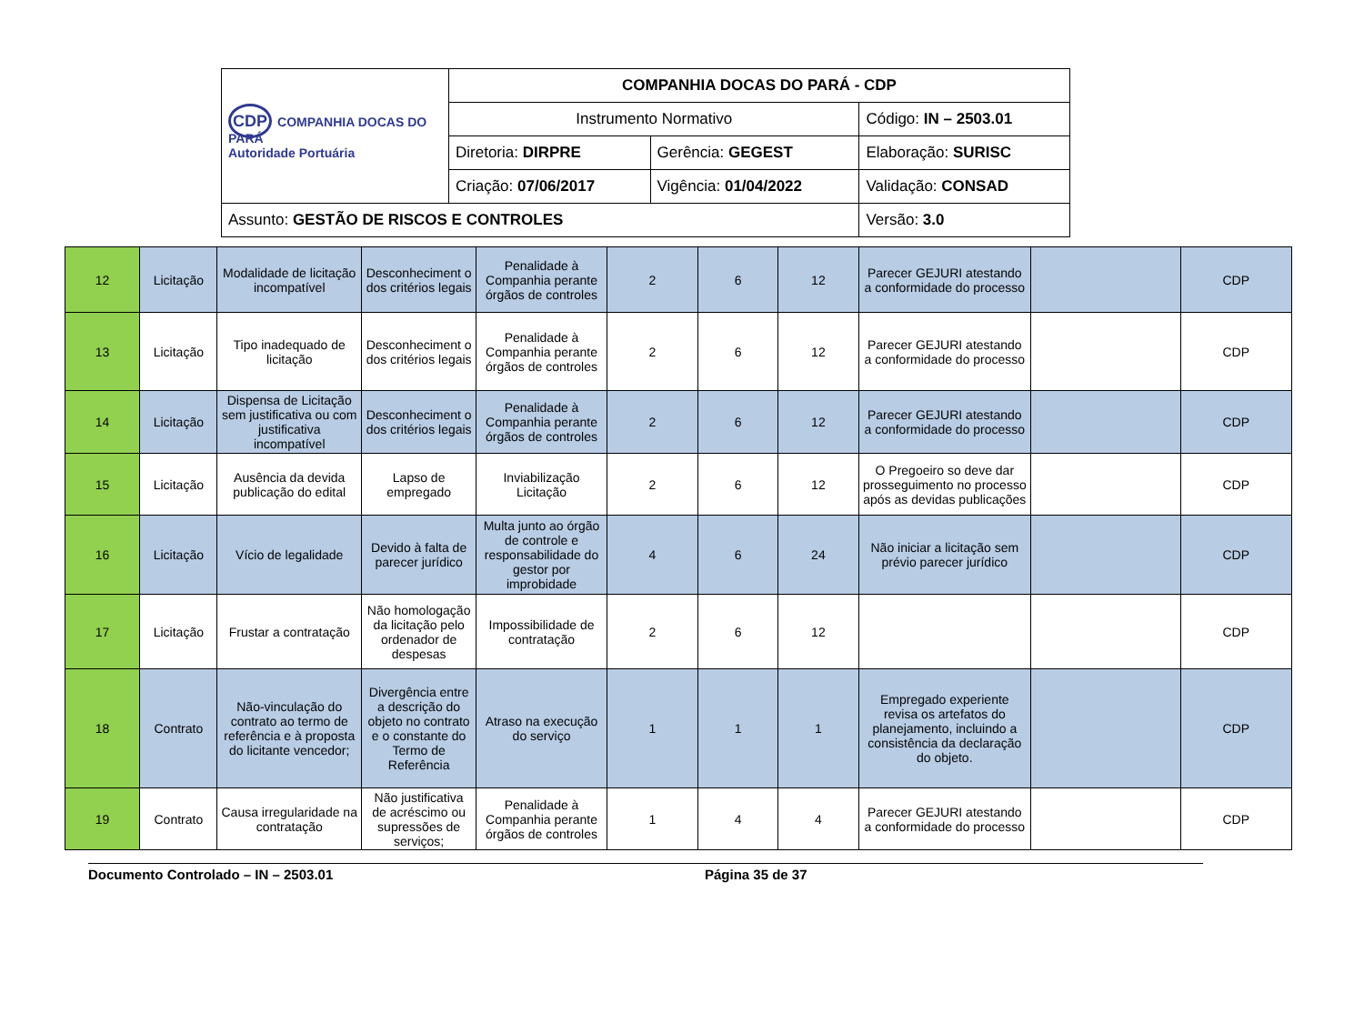| CDP COMPANHIA DOCAS DO PARÁ Autoridade Portuária | COMPANHIA DOCAS DO PARÁ - CDP | | |
| | Instrumento Normativo | | Código: IN – 2503.01 |
| | Diretoria: DIRPRE | Gerência: GEGEST | Elaboração: SURISC |
| | Criação: 07/06/2017 | Vigência: 01/04/2022 | Validação: CONSAD |
| Assunto: GESTÃO DE RISCOS E CONTROLES | | | Versão: 3.0 |
| 12 | Licitação | Modalidade de licitação incompatível | Desconheciment o dos critérios legais | Penalidade à Companhia perante órgãos de controles | 2 | 6 | 12 | Parecer GEJURI atestando a conformidade do processo | | CDP |
| 13 | Licitação | Tipo inadequado de licitação | Desconheciment o dos critérios legais | Penalidade à Companhia perante órgãos de controles | 2 | 6 | 12 | Parecer GEJURI atestando a conformidade do processo | | CDP |
| 14 | Licitação | Dispensa de Licitação sem justificativa ou com justificativa incompatível | Desconheciment o dos critérios legais | Penalidade à Companhia perante órgãos de controles | 2 | 6 | 12 | Parecer GEJURI atestando a conformidade do processo | | CDP |
| 15 | Licitação | Ausência da devida publicação do edital | Lapso de empregado | Inviabilização Licitação | 2 | 6 | 12 | O Pregoeiro so deve dar prosseguimento no processo após as devidas publicações | | CDP |
| 16 | Licitação | Vício de legalidade | Devido à falta de parecer jurídico | Multa junto ao órgão de controle e responsabilidade do gestor por improbidade | 4 | 6 | 24 | Não iniciar a licitação sem prévio parecer jurídico | | CDP |
| 17 | Licitação | Frustar a contratação | Não homologação da licitação pelo ordenador de despesas | Impossibilidade de contratação | 2 | 6 | 12 | | | CDP |
| 18 | Contrato | Não-vinculação do contrato ao termo de referência e à proposta do licitante vencedor; | Divergência entre a descrição do objeto no contrato e o constante do Termo de Referência | Atraso na execução do serviço | 1 | 1 | 1 | Empregado experiente revisa os artefatos do planejamento, incluindo a consistência da declaração do objeto. | | CDP |
| 19 | Contrato | Causa irregularidade na contratação | Não justificativa de acréscimo ou supressões de serviços; | Penalidade à Companhia perante órgãos de controles | 1 | 4 | 4 | Parecer GEJURI atestando a conformidade do processo | | CDP |
Documento Controlado – IN – 2503.01 Página 35 de 37